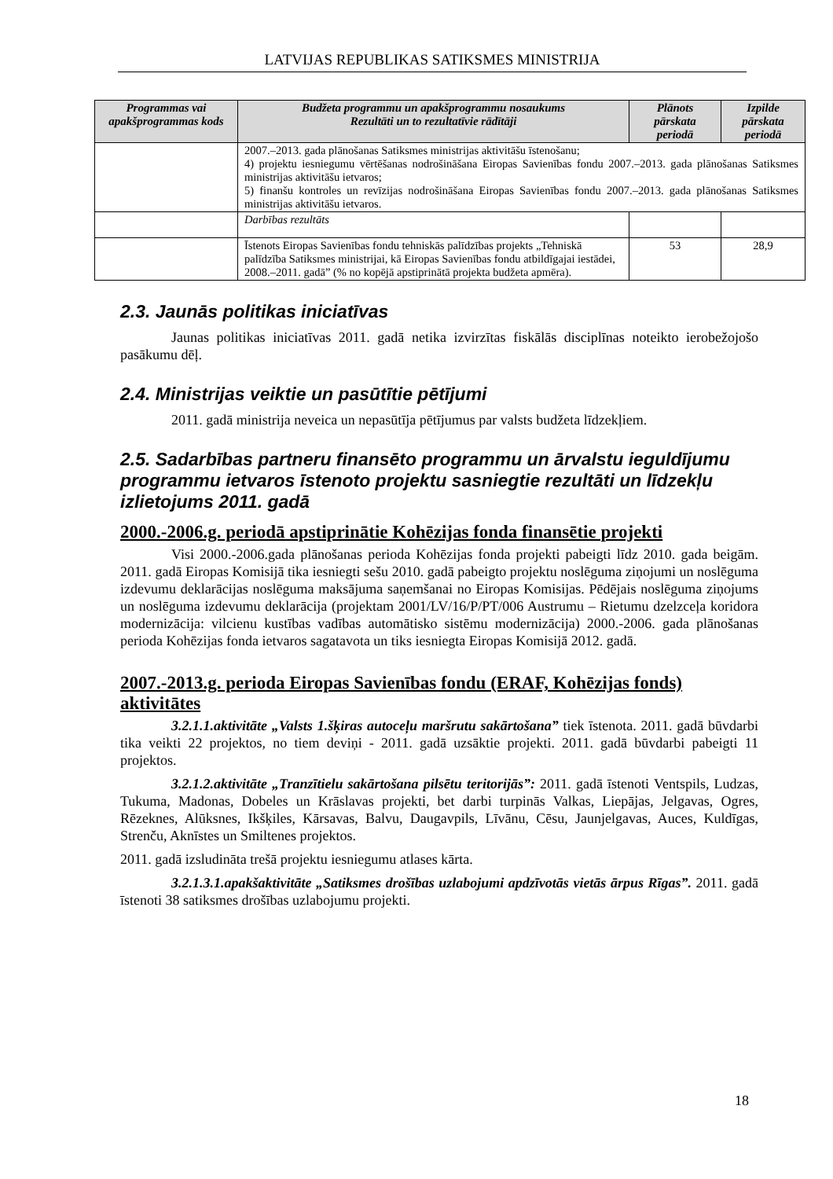LATVIJAS REPUBLIKAS SATIKSMES MINISTRIJA
| Programmas vai apakšprogrammas kods | Budžeta programmu un apakšprogrammu nosaukums Rezultāti un to rezultatīvie rādītāji | Plānots pārskata periodā | Izpilde pārskata periodā |
| --- | --- | --- | --- |
| | 2007.–2013. gada plānošanas Satiksmes ministrijas aktivitāšu īstenošanu; 4) projektu iesniegumu vērtēšanas nodrošināšana Eiropas Savienības fondu 2007.–2013. gada plānošanas Satiksmes ministrijas aktivitāšu ietvaros; 5) finanšu kontroles un revīzijas nodrošināšana Eiropas Savienības fondu 2007.–2013. gada plānošanas Satiksmes ministrijas aktivitāšu ietvaros. | | |
| | Darbības rezultāts | | |
| | Īstenots Eiropas Savienības fondu tehniskās palīdzības projekts „Tehniskā palīdzība Satiksmes ministrijai, kā Eiropas Savienības fondu atbildīgajai iestādei, 2008.–2011. gadā” (% no kopējā apstiprinātā projekta budžeta apmēra). | 53 | 28,9 |
2.3. Jaunās politikas iniciatīvas
Jaunas politikas iniciatīvas 2011. gadā netika izvirzītas fiskālās disciplīnas noteikto ierobežojošo pasākumu dēļ.
2.4. Ministrijas veiktie un pasūtītie pētījumi
2011. gadā ministrija neveica un nepasūtīja pētījumus par valsts budžeta līdzekļiem.
2.5. Sadarbības partneru finansēto programmu un ārvalstu ieguldījumu programmu ietvaros īstenoto projektu sasniegtie rezultāti un līdzekļu izlietojums 2011. gadā
2000.-2006.g. periodā apstiprinātie Kohēzijas fonda finansētie projekti
Visi 2000.-2006.gada plānošanas perioda Kohēzijas fonda projekti pabeigti līdz 2010. gada beigām. 2011. gadā Eiropas Komisijā tika iesniegti sešu 2010. gadā pabeigto projektu noslēguma ziņojumi un noslēguma izdevumu deklarācijas noslēguma maksājuma saņemšanai no Eiropas Komisijas. Pēdējais noslēguma ziņojums un noslēguma izdevumu deklarācija (projektam 2001/LV/16/P/PT/006 Austrumu – Rietumu dzelzceļa koridora modernizācija: vilcienu kustības vadības automātisko sistēmu modernizācija) 2000.-2006. gada plānošanas perioda Kohēzijas fonda ietvaros sagatavota un tiks iesniegta Eiropas Komisijā 2012. gadā.
2007.-2013.g. perioda Eiropas Savienības fondu (ERAF, Kohēzijas fonds) aktivitātes
3.2.1.1.aktivitāte „Valsts 1.šķiras autoceļu maršrutu sakārtošana” tiek īstenota. 2011. gadā būvdarbi tika veikti 22 projektos, no tiem deviņi - 2011. gadā uzsāktie projekti. 2011. gadā būvdarbi pabeigti 11 projektos.
3.2.1.2.aktivitāte „Tranzītielu sakārtošana pilsētu teritorijās”: 2011. gadā īstenoti Ventspils, Ludzas, Tukuma, Madonas, Dobeles un Krāslavas projekti, bet darbi turpinās Valkas, Liepājas, Jelgavas, Ogres, Rēzeknes, Alūksnes, Ikšķiles, Kārsavas, Balvu, Daugavpils, Līvānu, Cēsu, Jaunjelgavas, Auces, Kuldīgas, Strenču, Aknīstes un Smiltenes projektos.
2011. gadā izsludināta trešā projektu iesniegumu atlases kārta.
3.2.1.3.1.apakšaktivitāte „Satiksmes drošības uzlabojumi apdzīvotās vietās ārpus Rīgas”. 2011. gadā īstenoti 38 satiksmes drošības uzlabojumu projekti.
18